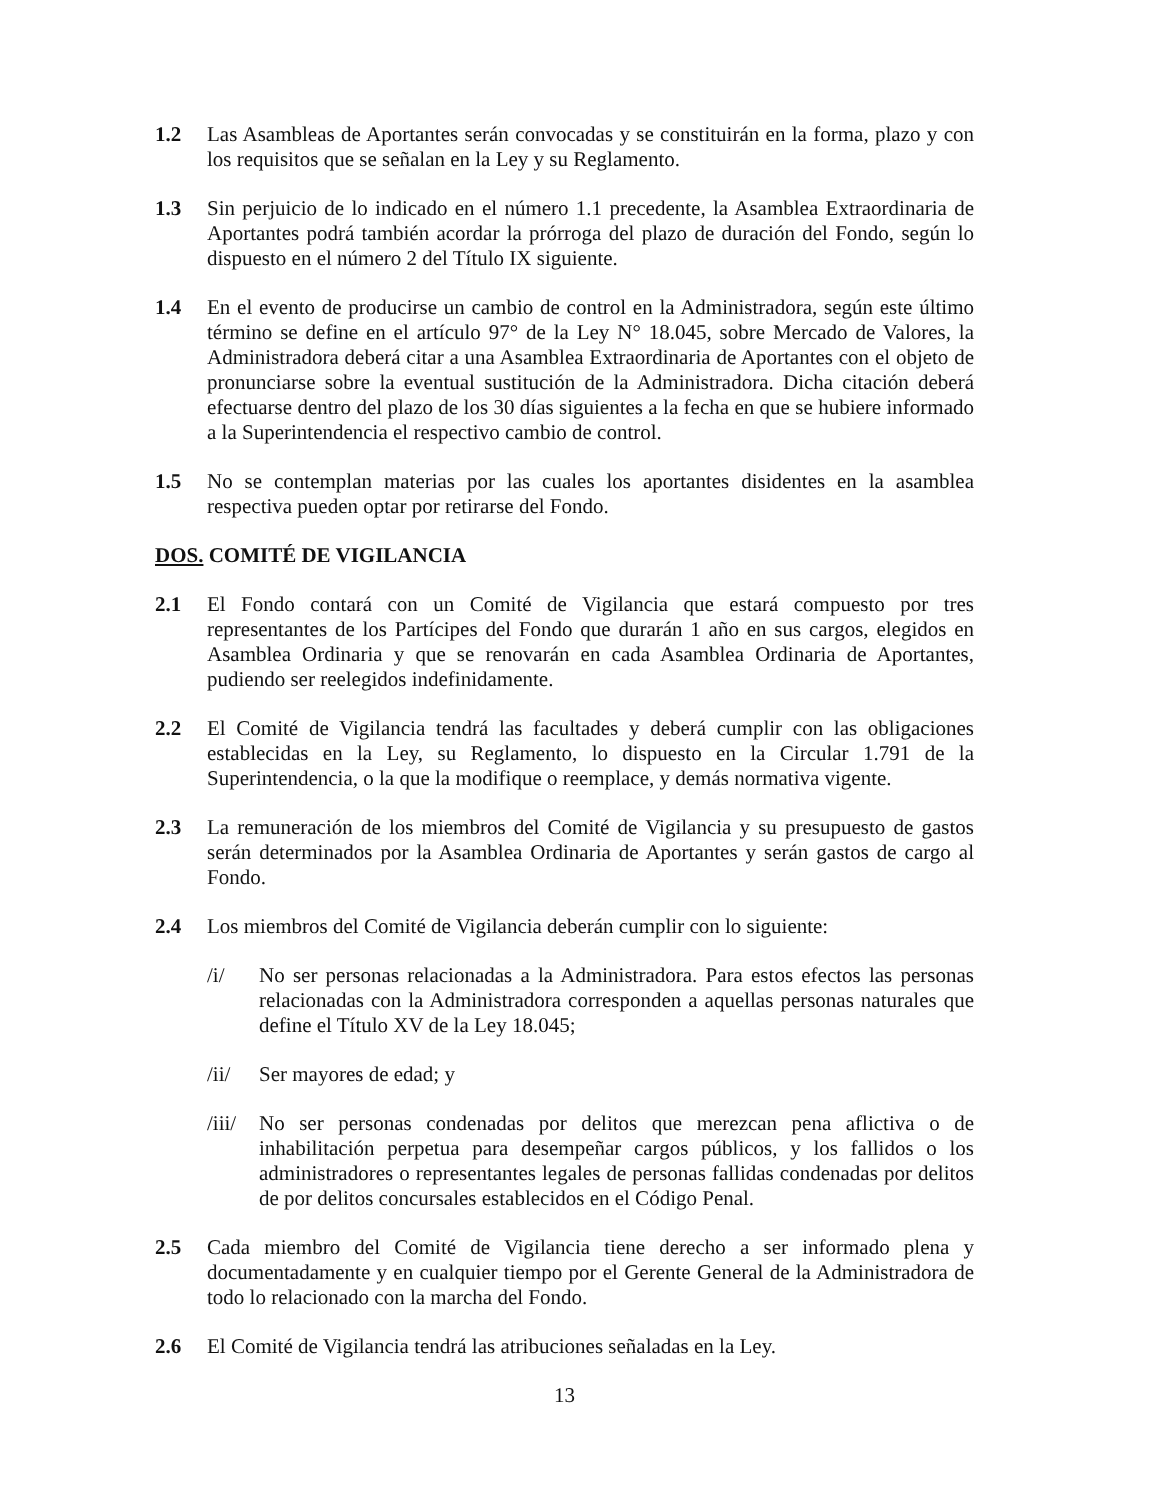1.2 Las Asambleas de Aportantes serán convocadas y se constituirán en la forma, plazo y con los requisitos que se señalan en la Ley y su Reglamento.
1.3 Sin perjuicio de lo indicado en el número 1.1 precedente, la Asamblea Extraordinaria de Aportantes podrá también acordar la prórroga del plazo de duración del Fondo, según lo dispuesto en el número 2 del Título IX siguiente.
1.4 En el evento de producirse un cambio de control en la Administradora, según este último término se define en el artículo 97° de la Ley N° 18.045, sobre Mercado de Valores, la Administradora deberá citar a una Asamblea Extraordinaria de Aportantes con el objeto de pronunciarse sobre la eventual sustitución de la Administradora. Dicha citación deberá efectuarse dentro del plazo de los 30 días siguientes a la fecha en que se hubiere informado a la Superintendencia el respectivo cambio de control.
1.5 No se contemplan materias por las cuales los aportantes disidentes en la asamblea respectiva pueden optar por retirarse del Fondo.
DOS. COMITÉ DE VIGILANCIA
2.1 El Fondo contará con un Comité de Vigilancia que estará compuesto por tres representantes de los Partícipes del Fondo que durarán 1 año en sus cargos, elegidos en Asamblea Ordinaria y que se renovarán en cada Asamblea Ordinaria de Aportantes, pudiendo ser reelegidos indefinidamente.
2.2 El Comité de Vigilancia tendrá las facultades y deberá cumplir con las obligaciones establecidas en la Ley, su Reglamento, lo dispuesto en la Circular 1.791 de la Superintendencia, o la que la modifique o reemplace, y demás normativa vigente.
2.3 La remuneración de los miembros del Comité de Vigilancia y su presupuesto de gastos serán determinados por la Asamblea Ordinaria de Aportantes y serán gastos de cargo al Fondo.
2.4 Los miembros del Comité de Vigilancia deberán cumplir con lo siguiente:
/i/ No ser personas relacionadas a la Administradora. Para estos efectos las personas relacionadas con la Administradora corresponden a aquellas personas naturales que define el Título XV de la Ley 18.045;
/ii/ Ser mayores de edad; y
/iii/
No ser personas condenadas por delitos que merezcan pena aflictiva o de inhabilitación perpetua para desempeñar cargos públicos, y los fallidos o los administradores o representantes legales de personas fallidas condenadas por delitos de por delitos concursales establecidos en el Código Penal.
2.5 Cada miembro del Comité de Vigilancia tiene derecho a ser informado plena y documentadamente y en cualquier tiempo por el Gerente General de la Administradora de todo lo relacionado con la marcha del Fondo.
2.6 El Comité de Vigilancia tendrá las atribuciones señaladas en la Ley.
13